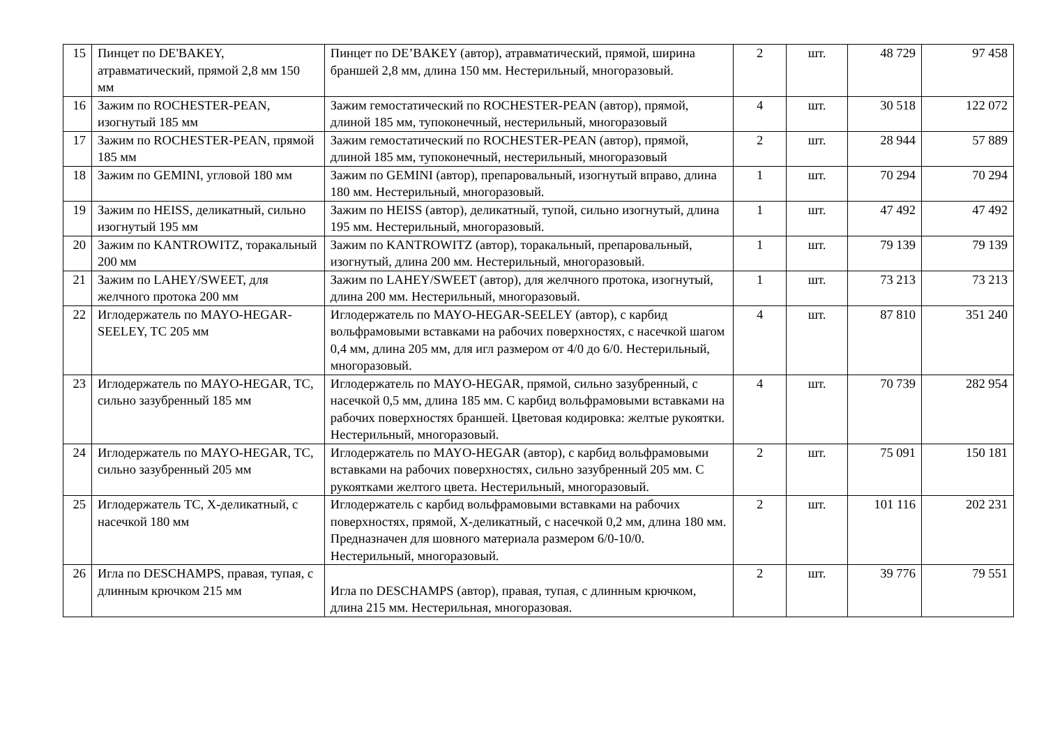| 15 | Пинцет по DE'BAKEY, атравматический, прямой 2,8 мм 150 мм | Пинцет по DE’BAKEY (автор), атравматический, прямой, ширина браншей 2,8 мм, длина 150 мм. Нестерильный, многоразовый. | 2 | шт. | 48 729 | 97 458 |
| 16 | Зажим по ROCHESTER-PEAN, изогнутый 185 мм | Зажим гемостатический по ROCHESTER-PEAN (автор), прямой, длиной 185 мм, тупоконечный, нестерильный, многоразовый | 4 | шт. | 30 518 | 122 072 |
| 17 | Зажим по ROCHESTER-PEAN, прямой 185 мм | Зажим гемостатический по ROCHESTER-PEAN (автор), прямой, длиной 185 мм, тупоконечный, нестерильный, многоразовый | 2 | шт. | 28 944 | 57 889 |
| 18 | Зажим по GEMINI, угловой 180 мм | Зажим по GEMINI (автор), препаровальный, изогнутый вправо, длина 180 мм. Нестерильный, многоразовый. | 1 | шт. | 70 294 | 70 294 |
| 19 | Зажим по HEISS, деликатный, сильно изогнутый 195 мм | Зажим по HEISS (автор), деликатный, тупой, сильно изогнутый, длина 195 мм. Нестерильный, многоразовый. | 1 | шт. | 47 492 | 47 492 |
| 20 | Зажим по KANTROWITZ, торакальный 200 мм | Зажим по KANTROWITZ (автор), торакальный, препаровальный, изогнутый, длина 200 мм. Нестерильный, многоразовый. | 1 | шт. | 79 139 | 79 139 |
| 21 | Зажим по LAHEY/SWEET, для желчного протока 200 мм | Зажим по LAHEY/SWEET (автор), для желчного протока, изогнутый, длина 200 мм. Нестерильный, многоразовый. | 1 | шт. | 73 213 | 73 213 |
| 22 | Иглодержатель по MAYO-HEGAR-SEELEY, TC 205 мм | Иглодержатель по MAYO-HEGAR-SEELEY (автор), с карбид вольфрамовыми вставками на рабочих поверхностях, с насечкой шагом 0,4 мм, длина 205 мм, для игл размером от 4/0 до 6/0. Нестерильный, многоразовый. | 4 | шт. | 87 810 | 351 240 |
| 23 | Иглодержатель по MAYO-HEGAR, TC, сильно зазубренный 185 мм | Иглодержатель по MAYO-HEGAR, прямой, сильно зазубренный, с насечкой 0,5 мм, длина 185 мм. С карбид вольфрамовыми вставками на рабочих поверхностях браншей. Цветовая кодировка: желтые рукоятки. Нестерильный, многоразовый. | 4 | шт. | 70 739 | 282 954 |
| 24 | Иглодержатель по MAYO-HEGAR, TC, сильно зазубренный 205 мм | Иглодержатель по MAYO-HEGAR (автор), с карбид вольфрамовыми вставками на рабочих поверхностях, сильно зазубренный 205 мм. С рукоятками желтого цвета. Нестерильный, многоразовый. | 2 | шт. | 75 091 | 150 181 |
| 25 | Иглодержатель TC, X-деликатный, с насечкой 180 мм | Иглодержатель с карбид вольфрамовыми вставками на рабочих поверхностях, прямой, X-деликатный, с насечкой 0,2 мм, длина 180 мм. Предназначен для шовного материала размером 6/0-10/0. Нестерильный, многоразовый. | 2 | шт. | 101 116 | 202 231 |
| 26 | Игла по DESCHAMPS, правая, тупая, с длинным крючком 215 мм | Игла по DESCHAMPS (автор), правая, тупая, с длинным крючком, длина 215 мм. Нестерильная, многоразовая. | 2 | шт. | 39 776 | 79 551 |